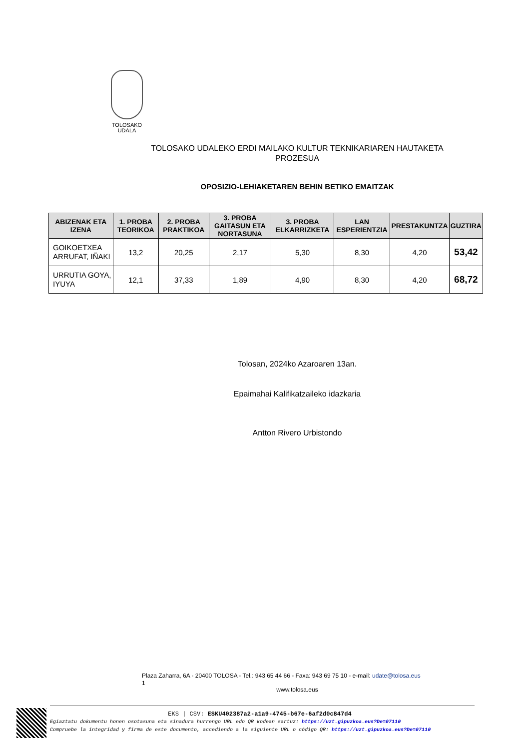TOLOSAKO
UDALA
TOLOSAKO UDALEKO ERDI MAILAKO KULTUR TEKNIKARIAREN HAUTAKETA PROZESUA
OPOSIZIO-LEHIAKETAREN BEHIN BETIKO EMAITZAK
| ABIZENAK ETA IZENA | 1. PROBA TEORIKOA | 2. PROBA PRAKTIKOA | 3. PROBA GAITASUN ETA NORTASUNA | 3. PROBA ELKARRIZKETA | LAN ESPERIENTZIA | PRESTAKUNTZA | GUZTIRA |
| --- | --- | --- | --- | --- | --- | --- | --- |
| GOIKOETXEA ARRUFAT, IÑAKI | 13,2 | 20,25 | 2,17 | 5,30 | 8,30 | 4,20 | 53,42 |
| URRUTIA GOYA, IYUYA | 12,1 | 37,33 | 1,89 | 4,90 | 8,30 | 4,20 | 68,72 |
Tolosan, 2024ko Azaroaren 13an.
Epaimahai Kalifikatzaileko idazkaria
Antton Rivero Urbistondo
Plaza Zaharra, 6A - 20400 TOLOSA - Tel.: 943 65 44 66 - Faxa: 943 69 75 10 - e-mail: udate@tolosa.eus
1
www.tolosa.eus
EKS | CSV: ESKU402387a2-a1a9-4745-b67e-6af2d0c847d4
Egiaztatu dokumentu honen osotasuna eta sinadura hurrengo URL edo QR kodean sartuz: https://uzt.gipuzkoa.eus?De=07110
Compruebe la integridad y firma de este documento, accediendo a la siguiente URL o código QR: https://uzt.gipuzkoa.eus?De=07110